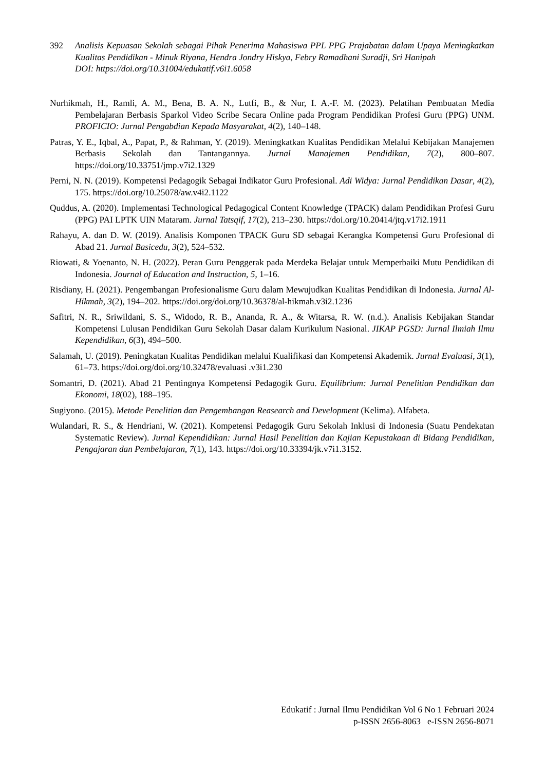392 Analisis Kepuasan Sekolah sebagai Pihak Penerima Mahasiswa PPL PPG Prajabatan dalam Upaya Meningkatkan Kualitas Pendidikan - Minuk Riyana, Hendra Jondry Hiskya, Febry Ramadhani Suradji, Sri Hanipah
DOI: https://doi.org/10.31004/edukatif.v6i1.6058
Nurhikmah, H., Ramli, A. M., Bena, B. A. N., Lutfi, B., & Nur, I. A.-F. M. (2023). Pelatihan Pembuatan Media Pembelajaran Berbasis Sparkol Video Scribe Secara Online pada Program Pendidikan Profesi Guru (PPG) UNM. PROFICIO: Jurnal Pengabdian Kepada Masyarakat, 4(2), 140–148.
Patras, Y. E., Iqbal, A., Papat, P., & Rahman, Y. (2019). Meningkatkan Kualitas Pendidikan Melalui Kebijakan Manajemen Berbasis Sekolah dan Tantangannya. Jurnal Manajemen Pendidikan, 7(2), 800–807. https://doi.org/10.33751/jmp.v7i2.1329
Perni, N. N. (2019). Kompetensi Pedagogik Sebagai Indikator Guru Profesional. Adi Widya: Jurnal Pendidikan Dasar, 4(2), 175. https://doi.org/10.25078/aw.v4i2.1122
Quddus, A. (2020). Implementasi Technological Pedagogical Content Knowledge (TPACK) dalam Pendidikan Profesi Guru (PPG) PAI LPTK UIN Mataram. Jurnal Tatsqif, 17(2), 213–230. https://doi.org/10.20414/jtq.v17i2.1911
Rahayu, A. dan D. W. (2019). Analisis Komponen TPACK Guru SD sebagai Kerangka Kompetensi Guru Profesional di Abad 21. Jurnal Basicedu, 3(2), 524–532.
Riowati, & Yoenanto, N. H. (2022). Peran Guru Penggerak pada Merdeka Belajar untuk Memperbaiki Mutu Pendidikan di Indonesia. Journal of Education and Instruction, 5, 1–16.
Risdiany, H. (2021). Pengembangan Profesionalisme Guru dalam Mewujudkan Kualitas Pendidikan di Indonesia. Jurnal Al-Hikmah, 3(2), 194–202. https://doi.org/doi.org/10.36378/al-hikmah.v3i2.1236
Safitri, N. R., Sriwildani, S. S., Widodo, R. B., Ananda, R. A., & Witarsa, R. W. (n.d.). Analisis Kebijakan Standar Kompetensi Lulusan Pendidikan Guru Sekolah Dasar dalam Kurikulum Nasional. JIKAP PGSD: Jurnal Ilmiah Ilmu Kependidikan, 6(3), 494–500.
Salamah, U. (2019). Peningkatan Kualitas Pendidikan melalui Kualifikasi dan Kompetensi Akademik. Jurnal Evaluasi, 3(1), 61–73. https://doi.org/doi.org/10.32478/evaluasi .v3i1.230
Somantri, D. (2021). Abad 21 Pentingnya Kompetensi Pedagogik Guru. Equilibrium: Jurnal Penelitian Pendidikan dan Ekonomi, 18(02), 188–195.
Sugiyono. (2015). Metode Penelitian dan Pengembangan Reasearch and Development (Kelima). Alfabeta.
Wulandari, R. S., & Hendriani, W. (2021). Kompetensi Pedagogik Guru Sekolah Inklusi di Indonesia (Suatu Pendekatan Systematic Review). Jurnal Kependidikan: Jurnal Hasil Penelitian dan Kajian Kepustakaan di Bidang Pendidikan, Pengajaran dan Pembelajaran, 7(1), 143. https://doi.org/10.33394/jk.v7i1.3152.
Edukatif : Jurnal Ilmu Pendidikan Vol 6 No 1 Februari 2024
p-ISSN 2656-8063 e-ISSN 2656-8071